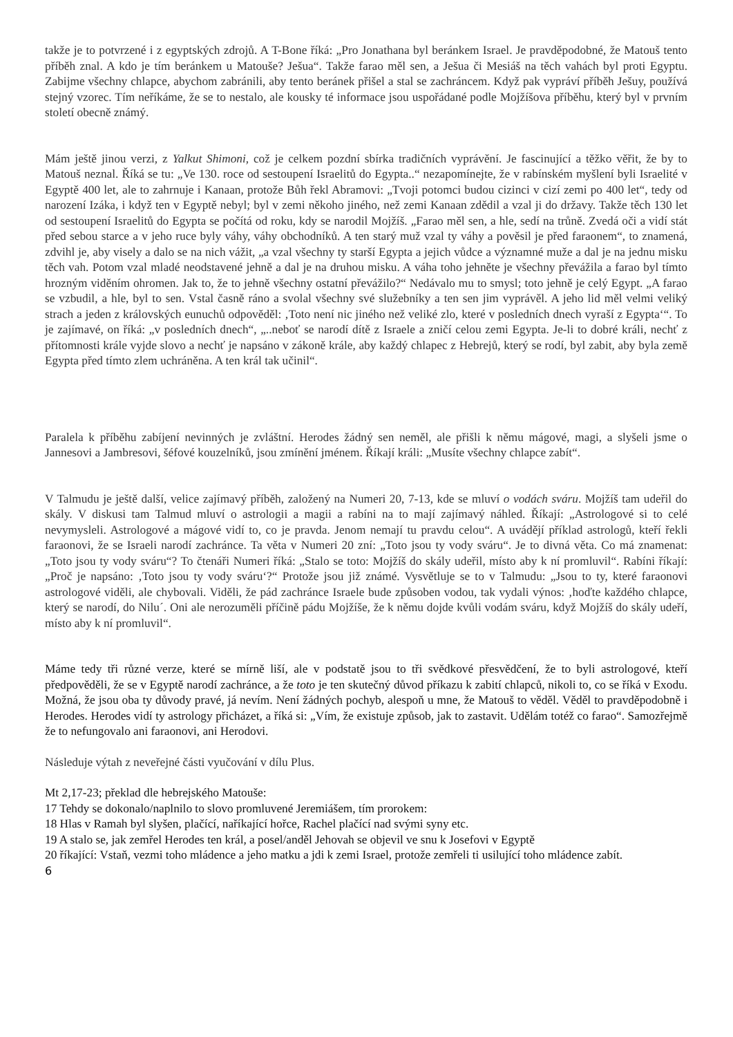takže je to potvrzené i z egyptských zdrojů. A T-Bone říká: „Pro Jonathana byl beránkem Israel. Je pravděpodobné, že Matouš tento příběh znal. A kdo je tím beránkem u Matouše? Ješua“. Takže farao měl sen, a Ješua či Mesiáš na těch vahách byl proti Egyptu. Zabijme všechny chlapce, abychom zabránili, aby tento beránek přišel a stal se zachráncem. Když pak vypráví příběh Ješuy, používá stejný vzorec. Tím neříkáme, že se to nestalo, ale kousky té informace jsou uspořádané podle Mojžíšova příběhu, který byl v prvním století obecně známý.
Mám ještě jinou verzi, z Yalkut Shimoni, což je celkem pozdní sbírka tradičních vyprávění. Je fascinující a těžko věřit, že by to Matouš neznal. Říká se tu: „Ve 130. roce od sestoupení Israelitů do Egypta..“ nezapomínejte, že v rabínském myšlení byli Israelité v Egyptě 400 let, ale to zahrnuje i Kanaan, protože Bůh řekl Abramovi: „Tvoji potomci budou cizinci v cizí zemi po 400 let“, tedy od narození Izáka, i když ten v Egyptě nebyl; byl v zemi někoho jiného, než zemi Kanaan zdědil a vzal ji do državy. Takže těch 130 let od sestoupení Israelitů do Egypta se počítá od roku, kdy se narodil Mojžíš. „Farao měl sen, a hle, sedí na trůně. Zvedá oči a vidí stát před sebou starce a v jeho ruce byly váhy, váhy obchodníků. A ten starý muž vzal ty váhy a pověsil je před faraonem“, to znamená, zdvihl je, aby visely a dalo se na nich vážit, „a vzal všechny ty starší Egypta a jejich vůdce a významné muže a dal je na jednu misku těch vah. Potom vzal mladé neodstavené jehně a dal je na druhou misku. A váha toho jehněte je všechny převážila a farao byl tímto hrozným viděním ohromen. Jak to, že to jehně všechny ostatní převážilo?“ Nedávalo mu to smysl; toto jehně je celý Egypt. „A farao se vzbudil, a hle, byl to sen. Vstal časně ráno a svolal všechny své služebníky a ten sen jim vyprávěl. A jeho lid měl velmi veliký strach a jeden z královských eunuchů odpověděl: ‚Toto není nic jiného než veliké zlo, které v posledních dnech vyraší z Egypta‘“. To je zajímavé, on říká: „v posledních dnech“, „..neboť se narodí dítě z Israele a zničí celou zemi Egypta. Je-li to dobré králi, nechť z přítomnosti krále vyjde slovo a nechť je napsáno v zákoně krále, aby každý chlapec z Hebrejů, který se rodí, byl zabit, aby byla země Egypta před tímto zlem uchráněna. A ten král tak učinil“.
Paralela k příběhu zabíjení nevinných je zvláštní. Herodes žádný sen neměl, ale přišli k němu mágové, magi, a slyšeli jsme o Jannesovi a Jambresovi, šéfové kouzelníků, jsou zmínění jménem. Říkají králi: „Musíte všechny chlapce zabít“.
V Talmudu je ještě další, velice zajímavý příběh, založený na Numeri 20, 7-13, kde se mluví o vodách sváru. Mojžíš tam udeřil do skály. V diskusi tam Talmud mluví o astrologii a magii a rabíni na to mají zajímavý náhled. Říkají: „Astrologové si to celé nevymysleli. Astrologové a mágové vidí to, co je pravda. Jenom nemají tu pravdu celou“. A uvádějí příklad astrologů, kteří řekli faraonovi, že se Israeli narodí zachránce. Ta věta v Numeri 20 zní: „Toto jsou ty vody sváru“. Je to divná věta. Co má znamenat: „Toto jsou ty vody sváru“? To čtenáři Numeri říká: „Stalo se toto: Mojžíš do skály udeřil, místo aby k ní promluvil“. Rabíni říkají: „Proč je napsáno: ‚Toto jsou ty vody sváru‘?“ Protože jsou již známé. Vysvětluje se to v Talmudu: „Jsou to ty, které faraonovi astrologové viděli, ale chybovali. Viděli, že pád zachránce Israele bude způsoben vodou, tak vydali výnos: ‚hoďte každého chlapce, který se narodí, do Nilu´. Oni ale nerozuměli příčině pádu Mojžíše, že k němu dojde kvůli vodám sváru, když Mojžíš do skály udeří, místo aby k ní promluvil“.
Máme tedy tři různé verze, které se mírně liší, ale v podstatě jsou to tři svědkové přesvědčení, že to byli astrologové, kteří předpověděli, že se v Egyptě narodí zachránce, a že toto je ten skutečný důvod příkazu k zabití chlapců, nikoli to, co se říká v Exodu. Možná, že jsou oba ty důvody pravé, já nevím. Není žádných pochyb, alespoň u mne, že Matouš to věděl. Věděl to pravděpodobně i Herodes. Herodes vidí ty astrology přicházet, a říká si: „Vím, že existuje způsob, jak to zastavit. Udělám totéž co farao“. Samozřejmě že to nefungovalo ani faraonovi, ani Herodovi.
Následuje výtah z neveřejné části vyučování v dílu Plus.
Mt 2,17-23; překlad dle hebrejského Matouše:
17 Tehdy se dokonalo/naplnilo to slovo promluvené Jeremiášem, tím prorokem:
18 Hlas v Ramah byl slyšen, plačící, naříkající hořce, Rachel plačící nad svými syny etc.
19 A stalo se, jak zemřel Herodes ten král, a posel/anděl Jehovah se objevil ve snu k Josefovi v Egyptě
20 říkající: Vstaň, vezmi toho mládence a jeho matku a jdi k zemi Israel, protože zemřeli ti usilující toho mládence zabít.
6